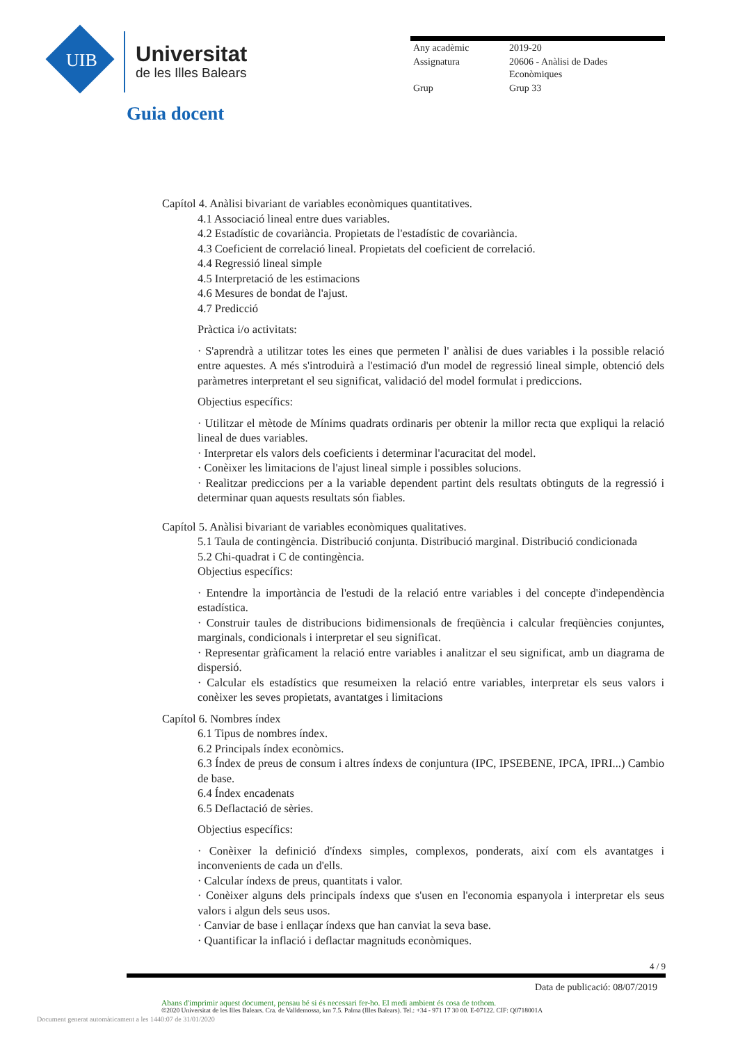UIB
Universitat
de les Illes Balears
Guia docent
| Any acadèmic | 2019-20 |
| Assignatura | 20606 - Anàlisi de Dades Econòmiques |
| Grup | Grup 33 |
Capítol 4. Anàlisi bivariant de variables econòmiques quantitatives.
4.1 Associació lineal entre dues variables.
4.2 Estadístic de covariància. Propietats de l'estadístic de covariància.
4.3 Coeficient de correlació lineal. Propietats del coeficient de correlació.
4.4 Regressió lineal simple
4.5 Interpretació de les estimacions
4.6 Mesures de bondat de l'ajust.
4.7 Predicció
Pràctica i/o activitats:
· S'aprendrà a utilitzar totes les eines que permeten l' anàlisi de dues variables i la possible relació entre aquestes. A més s'introduirà a l'estimació d'un model de regressió lineal simple, obtenció dels paràmetres interpretant el seu significat, validació del model formulat i prediccions.
Objectius específics:
· Utilitzar el mètode de Mínims quadrats ordinaris per obtenir la millor recta que expliqui la relació lineal de dues variables.
· Interpretar els valors dels coeficients i determinar l'acuracitat del model.
· Conèixer les limitacions de l'ajust lineal simple i possibles solucions.
· Realitzar prediccions per a la variable dependent partint dels resultats obtinguts de la regressió i determinar quan aquests resultats són fiables.
Capítol 5. Anàlisi bivariant de variables econòmiques qualitatives.
5.1 Taula de contingència. Distribució conjunta. Distribució marginal. Distribució condicionada
5.2 Chi-quadrat i C de contingència.
Objectius específics:
· Entendre la importància de l'estudi de la relació entre variables i del concepte d'independència estadística.
· Construir taules de distribucions bidimensionals de freqüència i calcular freqüències conjuntes, marginals, condicionals i interpretar el seu significat.
· Representar gràficament la relació entre variables i analitzar el seu significat, amb un diagrama de dispersió.
· Calcular els estadístics que resumeixen la relació entre variables, interpretar els seus valors i conèixer les seves propietats, avantatges i limitacions
Capítol 6. Nombres índex
6.1 Tipus de nombres índex.
6.2 Principals índex econòmics.
6.3 Índex de preus de consum i altres índexs de conjuntura (IPC, IPSEBENE, IPCA, IPRI...) Cambio de base.
6.4 Índex encadenats
6.5 Deflactació de sèries.
Objectius específics:
· Conèixer la definició d'índexs simples, complexos, ponderats, així com els avantatges i inconvenients de cada un d'ells.
· Calcular índexs de preus, quantitats i valor.
· Conèixer alguns dels principals índexs que s'usen en l'economia espanyola i interpretar els seus valors i algun dels seus usos.
· Canviar de base i enllaçar índexs que han canviat la seva base.
· Quantificar la inflació i deflactar magnituds econòmiques.
4 / 9
Data de publicació: 08/07/2019
Abans d'imprimir aquest document, pensau bé si és necessari fer-ho. El medi ambient és cosa de tothom.
©2020 Universitat de les Illes Balears. Cra. de Valldemossa, km 7.5. Palma (Illes Balears). Tel.: +34 - 971 17 30 00. E-07122. CIF: Q0718001A
Document generat automàticament a les 1440:07 de 31/01/2020